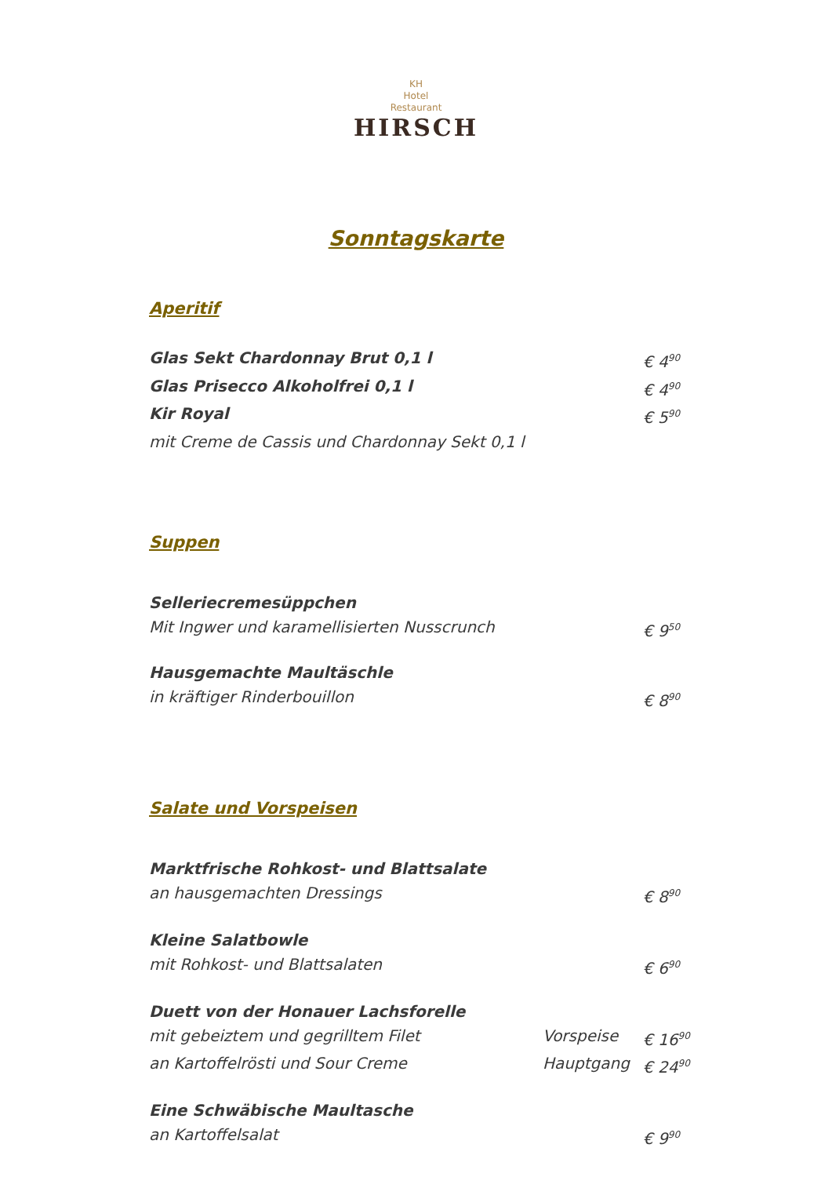KH
Hotel
Restaurant
HIRSCH
Sonntagskarte
Aperitif
Glas Sekt Chardonnay Brut 0,1 l € 4<sup>90</sup>
Glas Prisecco Alkoholfrei 0,1 l € 4<sup>90</sup>
Kir Royal € 5<sup>90</sup>
mit Creme de Cassis und Chardonnay Sekt 0,1 l
Suppen
Selleriecremesüppchen
Mit Ingwer und karamellisierten Nusscrunch € 9<sup>50</sup>
Hausgemachte Maultäschle
in kräftiger Rinderbouillon € 8<sup>90</sup>
Salate und Vorspeisen
Marktfrische Rohkost- und Blattsalate
an hausgemachten Dressings € 8<sup>90</sup>
Kleine Salatbowle
mit Rohkost- und Blattsalaten € 6<sup>90</sup>
Duett von der Honauer Lachsforelle
mit gebeiztem und gegrilltem Filet Vorspeise € 16<sup>90</sup>
an Kartoffelrösti und Sour Creme Hauptgang € 24<sup>90</sup>
Eine Schwäbische Maultasche
an Kartoffelsalat € 9<sup>90</sup>